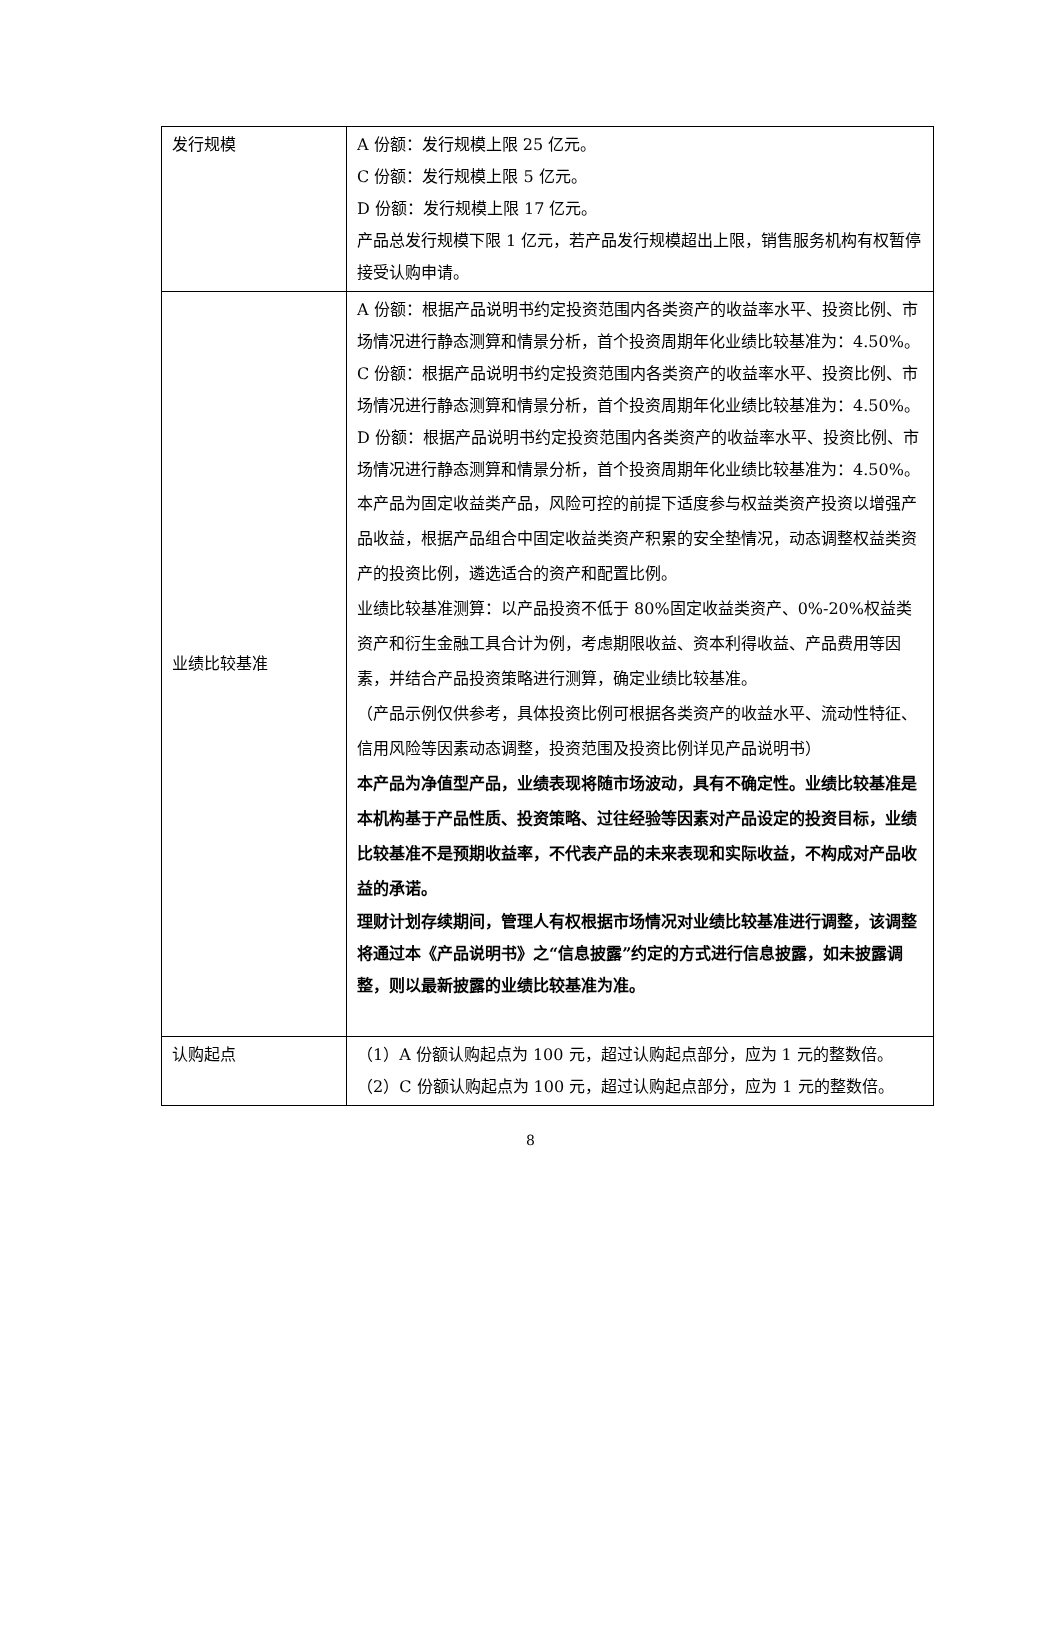| 发行规模 | A 份额：发行规模上限 25 亿元。 C 份额：发行规模上限 5 亿元。 D 份额：发行规模上限 17 亿元。 产品总发行规模下限 1 亿元，若产品发行规模超出上限，销售服务机构有权暂停接受认购申请。 |
| 业绩比较基准 | A 份额：根据产品说明书约定投资范围内各类资产的收益率水平、投资比例、市场情况进行静态测算和情景分析，首个投资周期年化业绩比较基准为：4.50%。 C 份额：根据产品说明书约定投资范围内各类资产的收益率水平、投资比例、市场情况进行静态测算和情景分析，首个投资周期年化业绩比较基准为：4.50%。 D 份额：根据产品说明书约定投资范围内各类资产的收益率水平、投资比例、市场情况进行静态测算和情景分析，首个投资周期年化业绩比较基准为：4.50%。 本产品为固定收益类产品，风险可控的前提下适度参与权益类资产投资以增强产品收益，根据产品组合中固定收益类资产积累的安全垫情况，动态调整权益类资产的投资比例，遴选适合的资产和配置比例。 业绩比较基准测算：以产品投资不低于 80%固定收益类资产、0%-20%权益类资产和衍生金融工具合计为例，考虑期限收益、资本利得收益、产品费用等因素，并结合产品投资策略进行测算，确定业绩比较基准。 （产品示例仅供参考，具体投资比例可根据各类资产的收益水平、流动性特征、信用风险等因素动态调整，投资范围及投资比例详见产品说明书） 本产品为净值型产品，业绩表现将随市场波动，具有不确定性。业绩比较基准是本机构基于产品性质、投资策略、过往经验等因素对产品设定的投资目标，业绩比较基准不是预期收益率，不代表产品的未来表现和实际收益，不构成对产品收益的承诺。 理财计划存续期间，管理人有权根据市场情况对业绩比较基准进行调整，该调整将通过本《产品说明书》之“信息披露”约定的方式进行信息披露，如未披露调整，则以最新披露的业绩比较基准为准。 |
| 认购起点 | （1）A 份额认购起点为 100 元，超过认购起点部分，应为 1 元的整数倍。 （2）C 份额认购起点为 100 元，超过认购起点部分，应为 1 元的整数倍。 |
8